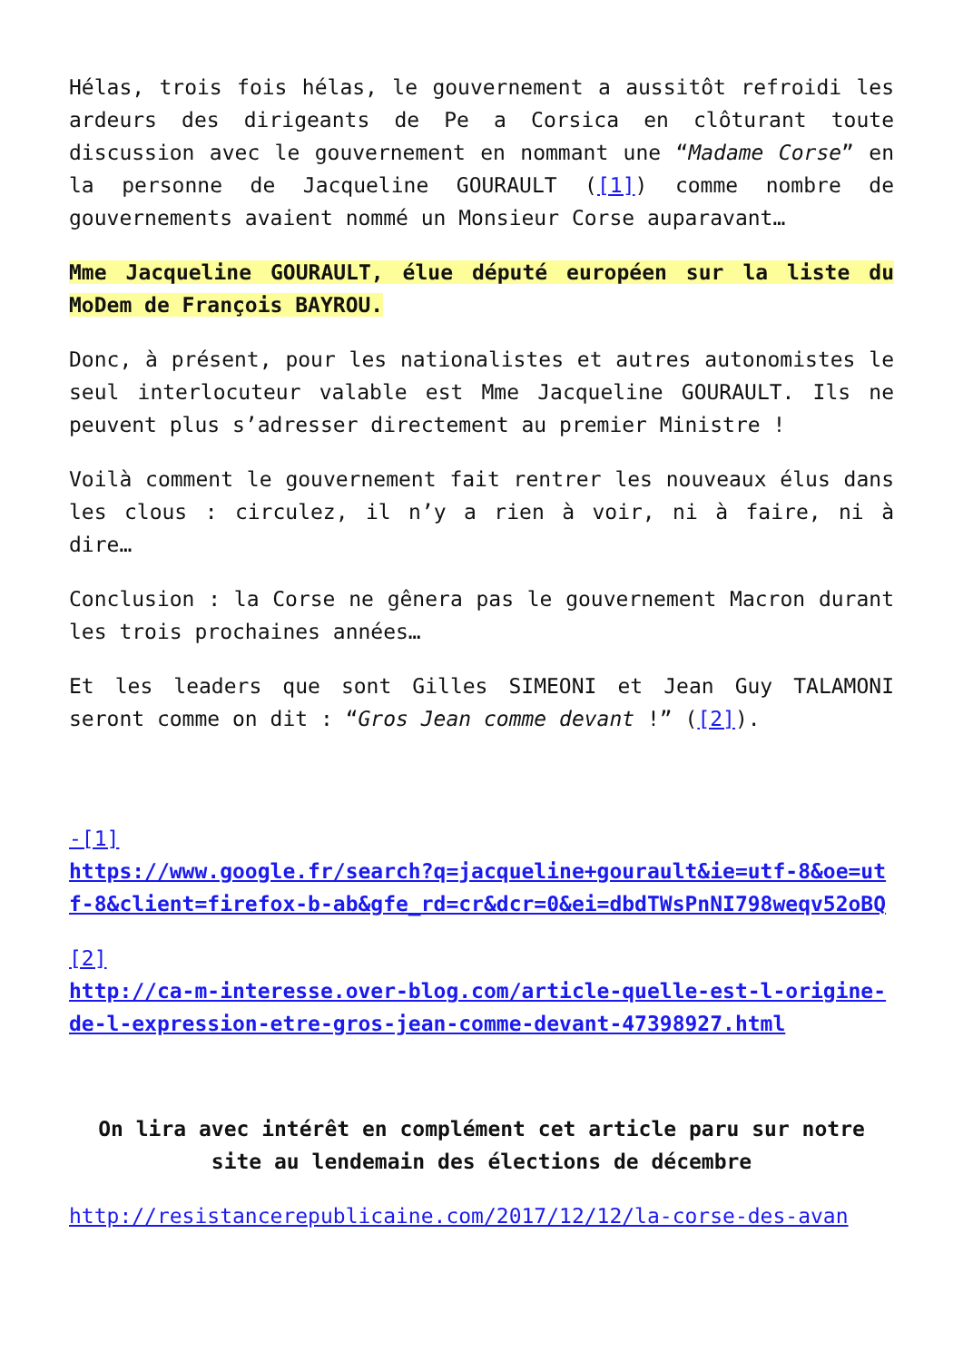Hélas, trois fois hélas, le gouvernement a aussitôt refroidi les ardeurs des dirigeants de Pe a Corsica en clôturant toute discussion avec le gouvernement en nommant une “Madame Corse” en la personne de Jacqueline GOURAULT ([1]) comme nombre de gouvernements avaient nommé un Monsieur Corse auparavant…
Mme Jacqueline GOURAULT, élue député européen sur la liste du MoDem de François BAYROU.
Donc, à présent, pour les nationalistes et autres autonomistes le seul interlocuteur valable est Mme Jacqueline GOURAULT. Ils ne peuvent plus s’adresser directement au premier Ministre !
Voilà comment le gouvernement fait rentrer les nouveaux élus dans les clous : circulez, il n’y a rien à voir, ni à faire, ni à dire…
Conclusion : la Corse ne gênera pas le gouvernement Macron durant les trois prochaines années…
Et les leaders que sont Gilles SIMEONI et Jean Guy TALAMONI seront comme on dit : “Gros Jean comme devant !” ([2]).
-[1]
https://www.google.fr/search?q=jacqueline+gourault&ie=utf-8&oe=utf-8&client=firefox-b-ab&gfe_rd=cr&dcr=0&ei=dbdTWsPnNI798weqv52oBQ
[2]
http://ca-m-interesse.over-blog.com/article-quelle-est-l-origine-de-l-expression-etre-gros-jean-comme-devant-47398927.html
On lira avec intérêt en complément cet article paru sur notre site au lendemain des élections de décembre
http://resistancerepublicaine.com/2017/12/12/la-corse-des-avan